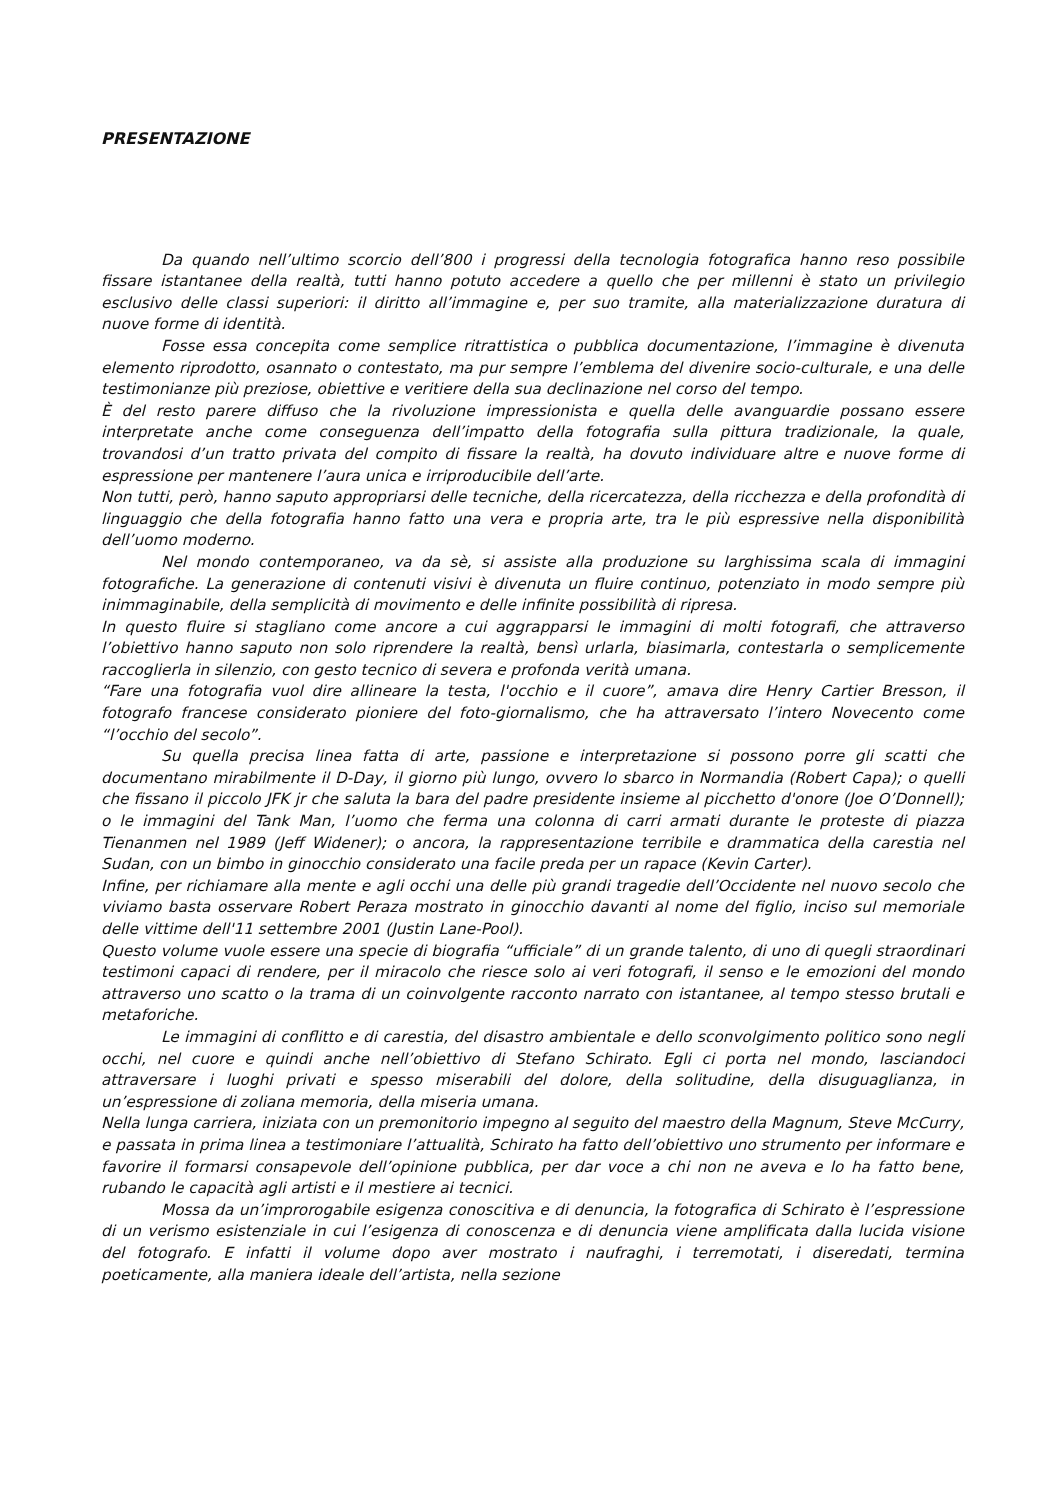PRESENTAZIONE
Da quando nell’ultimo scorcio dell’800 i progressi della tecnologia fotografica hanno reso possibile fissare istantanee della realtà, tutti hanno potuto accedere a quello che per millenni è stato un privilegio esclusivo delle classi superiori: il diritto all’immagine e, per suo tramite, alla materializzazione duratura di nuove forme di identità.
Fosse essa concepita come semplice ritrattistica o pubblica documentazione, l’immagine è divenuta elemento riprodotto, osannato o contestato, ma pur sempre l’emblema del divenire socio-culturale, e una delle testimonianze più preziose, obiettive e veritiere della sua declinazione nel corso del tempo.
È del resto parere diffuso che la rivoluzione impressionista e quella delle avanguardie possano essere interpretate anche come conseguenza dell’impatto della fotografia sulla pittura tradizionale, la quale, trovandosi d’un tratto privata del compito di fissare la realtà, ha dovuto individuare altre e nuove forme di espressione per mantenere l’aura unica e irriproducibile dell’arte.
Non tutti, però, hanno saputo appropriarsi delle tecniche, della ricercatezza, della ricchezza e della profondità di linguaggio che della fotografia hanno fatto una vera e propria arte, tra le più espressive nella disponibilità dell’uomo moderno.
Nel mondo contemporaneo, va da sè, si assiste alla produzione su larghissima scala di immagini fotografiche. La generazione di contenuti visivi è divenuta un fluire continuo, potenziato in modo sempre più inimmaginabile, della semplicità di movimento e delle infinite possibilità di ripresa.
In questo fluire si stagliano come ancore a cui aggrapparsi le immagini di molti fotografi, che attraverso l’obiettivo hanno saputo non solo riprendere la realtà, bensì urlarla, biasimarla, contestarla o semplicemente raccoglierla in silenzio, con gesto tecnico di severa e profonda verità umana.
“Fare una fotografia vuol dire allineare la testa, l'occhio e il cuore”, amava dire Henry Cartier Bresson, il fotografo francese considerato pioniere del foto-giornalismo, che ha attraversato l’intero Novecento come “l’occhio del secolo”.
Su quella precisa linea fatta di arte, passione e interpretazione si possono porre gli scatti che documentano mirabilmente il D-Day, il giorno più lungo, ovvero lo sbarco in Normandia (Robert Capa); o quelli che fissano il piccolo JFK jr che saluta la bara del padre presidente insieme al picchetto d'onore (Joe O’Donnell); o le immagini del Tank Man, l’uomo che ferma una colonna di carri armati durante le proteste di piazza Tienanmen nel 1989 (Jeff Widener); o ancora, la rappresentazione terribile e drammatica della carestia nel Sudan, con un bimbo in ginocchio considerato una facile preda per un rapace (Kevin Carter).
Infine, per richiamare alla mente e agli occhi una delle più grandi tragedie dell’Occidente nel nuovo secolo che viviamo basta osservare Robert Peraza mostrato in ginocchio davanti al nome del figlio, inciso sul memoriale delle vittime dell'11 settembre 2001 (Justin Lane-Pool).
Questo volume vuole essere una specie di biografia “ufficiale” di un grande talento, di uno di quegli straordinari testimoni capaci di rendere, per il miracolo che riesce solo ai veri fotografi, il senso e le emozioni del mondo attraverso uno scatto o la trama di un coinvolgente racconto narrato con istantanee, al tempo stesso brutali e metaforiche.
Le immagini di conflitto e di carestia, del disastro ambientale e dello sconvolgimento politico sono negli occhi, nel cuore e quindi anche nell’obiettivo di Stefano Schirato. Egli ci porta nel mondo, lasciandoci attraversare i luoghi privati e spesso miserabili del dolore, della solitudine, della disuguaglianza, in un’espressione di zoliana memoria, della miseria umana.
Nella lunga carriera, iniziata con un premonitorio impegno al seguito del maestro della Magnum, Steve McCurry, e passata in prima linea a testimoniare l’attualità, Schirato ha fatto dell’obiettivo uno strumento per informare e favorire il formarsi consapevole dell’opinione pubblica, per dar voce a chi non ne aveva e lo ha fatto bene, rubando le capacità agli artisti e il mestiere ai tecnici.
Mossa da un’improrogabile esigenza conoscitiva e di denuncia, la fotografica di Schirato è l’espressione di un verismo esistenziale in cui l’esigenza di conoscenza e di denuncia viene amplificata dalla lucida visione del fotografo. E infatti il volume dopo aver mostrato i naufraghi, i terremotati, i diseredati, termina poeticamente, alla maniera ideale dell’artista, nella sezione